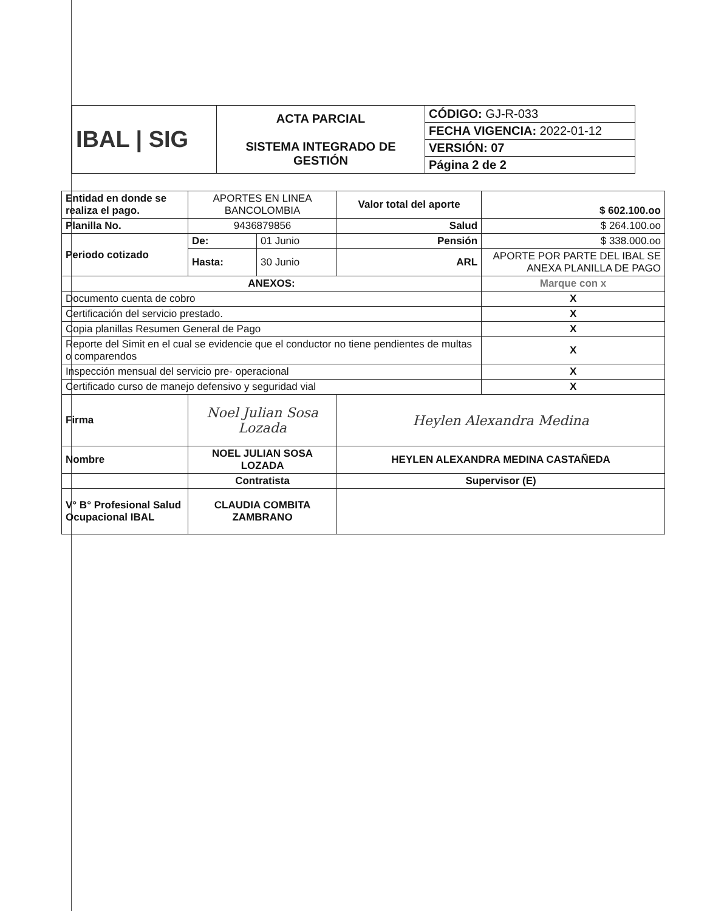| IBAL / SIG | ACTA PARCIAL SISTEMA INTEGRADO DE GESTIÓN | CÓDIGO: GJ-R-033 |
| | | FECHA VIGENCIA: 2022-01-12 |
| | | VERSIÓN: 07 |
| | | Página 2 de 2 |
| Entidad en donde se realiza el pago. | APORTES EN LINEA BANCOLOMBIA | | Valor total del aporte | $ 602.100.oo |
| Planilla No. | 9436879856 | | Salud | $ 264.100.oo |
| Periodo cotizado | De: | 01 Junio | Pensión | $ 338.000.oo |
| | Hasta: | 30 Junio | ARL | APORTE POR PARTE DEL IBAL SE ANEXA PLANILLA DE PAGO |
| ANEXOS: | | | | Marque con x |
| Documento cuenta de cobro | | | | X |
| Certificación del servicio prestado. | | | | X |
| Copia planillas Resumen General de Pago | | | | X |
| Reporte del Simit en el cual se evidencie que el conductor no tiene pendientes de multas o comparendos | | | | X |
| Inspección mensual del servicio pre- operacional | | | | X |
| Certificado curso de manejo defensivo y seguridad vial | | | | X |
| Firma | Noel Julian Sosa Lozada | | Heylen Alexandra Medina | |
| Nombre | NOEL JULIAN SOSA LOZADA | | HEYLEN ALEXANDRA MEDINA CASTAÑEDA | |
| | Contratista | | Supervisor (E) | |
| V° B° Profesional Salud Ocupacional IBAL | CLAUDIA COMBITA ZAMBRANO | | | |